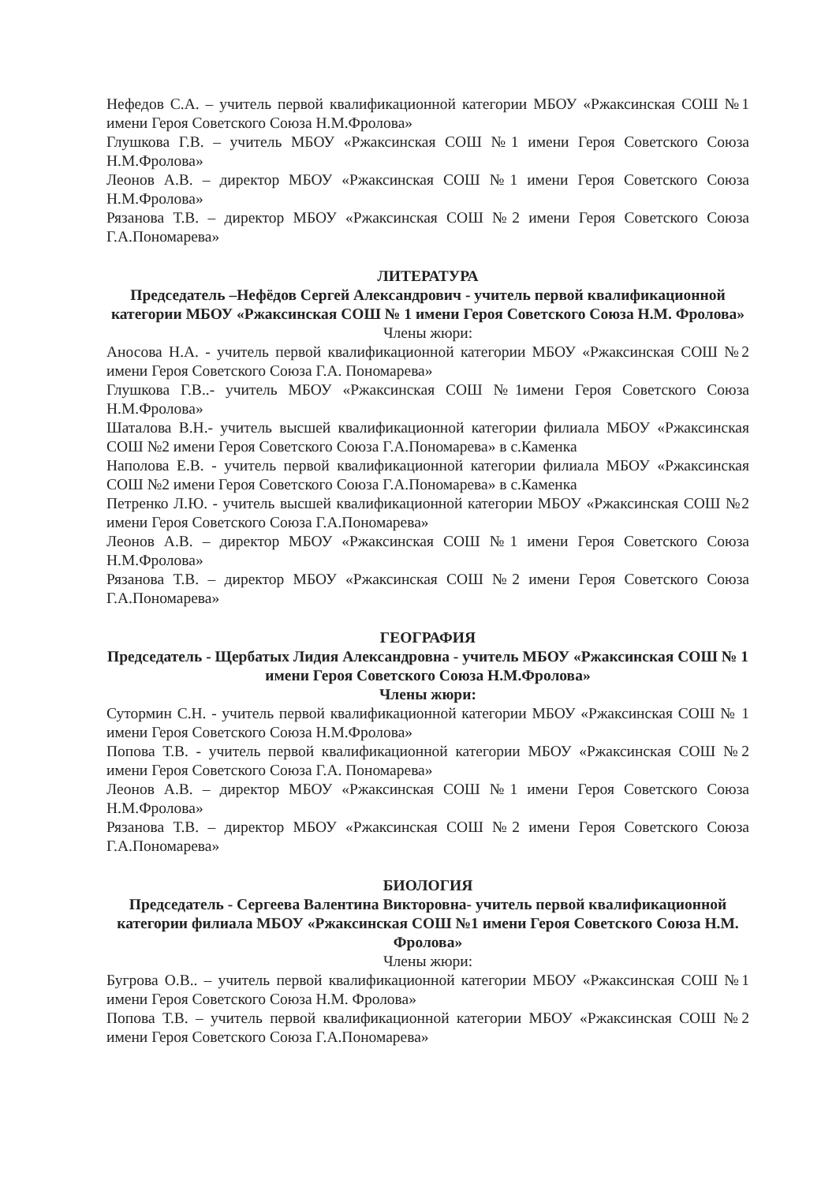Нефедов С.А. – учитель первой квалификационной категории МБОУ «Ржаксинская СОШ №1 имени Героя Советского Союза Н.М.Фролова»
Глушкова Г.В. – учитель МБОУ «Ржаксинская СОШ №1 имени Героя Советского Союза Н.М.Фролова»
Леонов А.В. – директор МБОУ «Ржаксинская СОШ №1 имени Героя Советского Союза Н.М.Фролова»
Рязанова Т.В. – директор МБОУ «Ржаксинская СОШ №2 имени Героя Советского Союза Г.А.Пономарева»
ЛИТЕРАТУРА
Председатель –Нефёдов Сергей Александрович - учитель первой квалификационной категории МБОУ «Ржаксинская СОШ № 1 имени Героя Советского Союза Н.М. Фролова»
Члены жюри:
Аносова Н.А. - учитель первой квалификационной категории МБОУ «Ржаксинская СОШ №2 имени Героя Советского Союза Г.А. Пономарева»
Глушкова Г.В..- учитель МБОУ «Ржаксинская СОШ №1имени Героя Советского Союза Н.М.Фролова»
Шаталова В.Н.- учитель высшей квалификационной категории филиала МБОУ «Ржаксинская СОШ №2 имени Героя Советского Союза Г.А.Пономарева» в с.Каменка
Наполова Е.В. - учитель первой квалификационной категории филиала МБОУ «Ржаксинская СОШ №2 имени Героя Советского Союза Г.А.Пономарева» в с.Каменка
Петренко Л.Ю. - учитель высшей квалификационной категории МБОУ «Ржаксинская СОШ №2 имени Героя Советского Союза Г.А.Пономарева»
Леонов А.В. – директор МБОУ «Ржаксинская СОШ №1 имени Героя Советского Союза Н.М.Фролова»
Рязанова Т.В. – директор МБОУ «Ржаксинская СОШ №2 имени Героя Советского Союза Г.А.Пономарева»
ГЕОГРАФИЯ
Председатель - Щербатых Лидия Александровна - учитель МБОУ «Ржаксинская СОШ № 1 имени Героя Советского Союза Н.М.Фролова»
Члены жюри:
Сутормин С.Н. - учитель первой квалификационной категории МБОУ «Ржаксинская СОШ № 1 имени Героя Советского Союза Н.М.Фролова»
Попова Т.В. - учитель первой квалификационной категории МБОУ «Ржаксинская СОШ №2 имени Героя Советского Союза Г.А. Пономарева»
Леонов А.В. – директор МБОУ «Ржаксинская СОШ №1 имени Героя Советского Союза Н.М.Фролова»
Рязанова Т.В. – директор МБОУ «Ржаксинская СОШ №2 имени Героя Советского Союза Г.А.Пономарева»
БИОЛОГИЯ
Председатель - Сергеева Валентина Викторовна- учитель первой квалификационной категории филиала МБОУ «Ржаксинская СОШ №1 имени Героя Советского Союза Н.М. Фролова»
Члены жюри:
Бугрова О.В.. – учитель первой квалификационной категории МБОУ «Ржаксинская СОШ №1 имени Героя Советского Союза Н.М. Фролова»
Попова Т.В. – учитель первой квалификационной категории МБОУ «Ржаксинская СОШ №2 имени Героя Советского Союза Г.А.Пономарева»